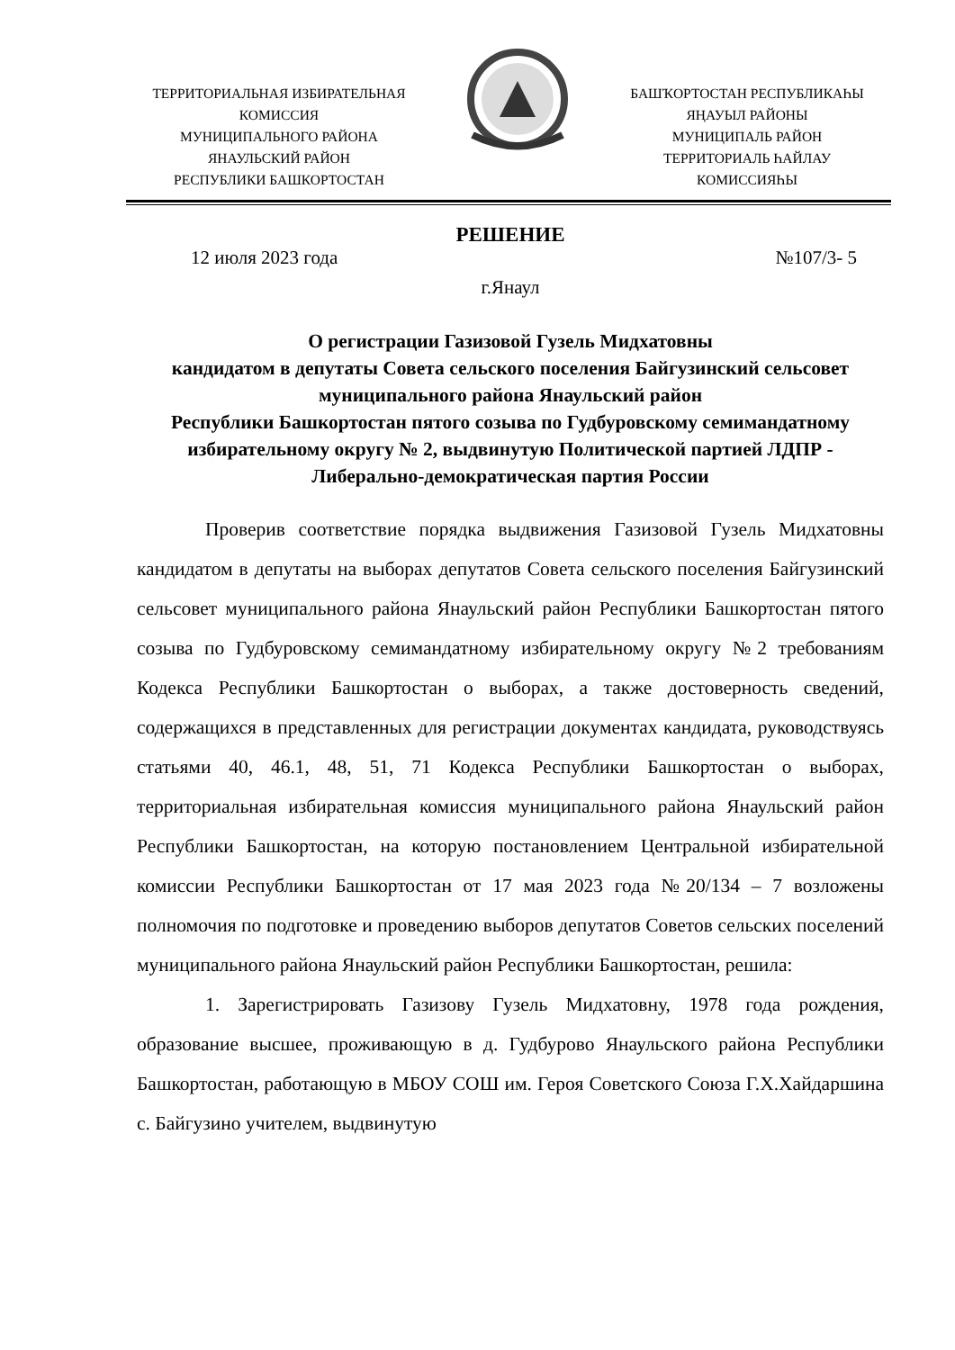ТЕРРИТОРИАЛЬНАЯ ИЗБИРАТЕЛЬНАЯ
КОМИССИЯ
МУНИЦИПАЛЬНОГО РАЙОНА
ЯНАУЛЬСКИЙ РАЙОН
РЕСПУБЛИКИ БАШКОРТОСТАН
БАШҠОРТОСТАН РЕСПУБЛИКАҺЫ
ЯҢАУЫЛ РАЙОНЫ
МУНИЦИПАЛЬ РАЙОН
ТЕРРИТОРИАЛЬ ҺАЙЛАУ
КОМИССИЯҺЫ
РЕШЕНИЕ
12 июля 2023 года №107/3- 5
г.Янаул
О регистрации Газизовой Гузель Мидхатовны
кандидатом в депутаты Совета сельского поселения Байгузинский сельсовет муниципального района Янаульский район
Республики Башкортостан пятого созыва по Гудбуровскому семимандатному избирательному округу № 2, выдвинутую Политической партией ЛДПР - Либерально-демократическая партия России
Проверив соответствие порядка выдвижения Газизовой Гузель Мидхатовны кандидатом в депутаты на выборах депутатов Совета сельского поселения Байгузинский сельсовет муниципального района Янаульский район Республики Башкортостан пятого созыва по Гудбуровскому семимандатному избирательному округу №2 требованиям Кодекса Республики Башкортостан о выборах, а также достоверность сведений, содержащихся в представленных для регистрации документах кандидата, руководствуясь статьями 40, 46.1, 48, 51, 71 Кодекса Республики Башкортостан о выборах, территориальная избирательная комиссия муниципального района Янаульский район Республики Башкортостан, на которую постановлением Центральной избирательной комиссии Республики Башкортостан от 17 мая 2023 года №20/134 – 7 возложены полномочия по подготовке и проведению выборов депутатов Советов сельских поселений муниципального района Янаульский район Республики Башкортостан, решила:
1. Зарегистрировать Газизову Гузель Мидхатовну, 1978 года рождения, образование высшее, проживающую в д. Гудбурово Янаульского района Республики Башкортостан, работающую в МБОУ СОШ им. Героя Советского Союза Г.Х.Хайдаршина с. Байгузино учителем, выдвинутую